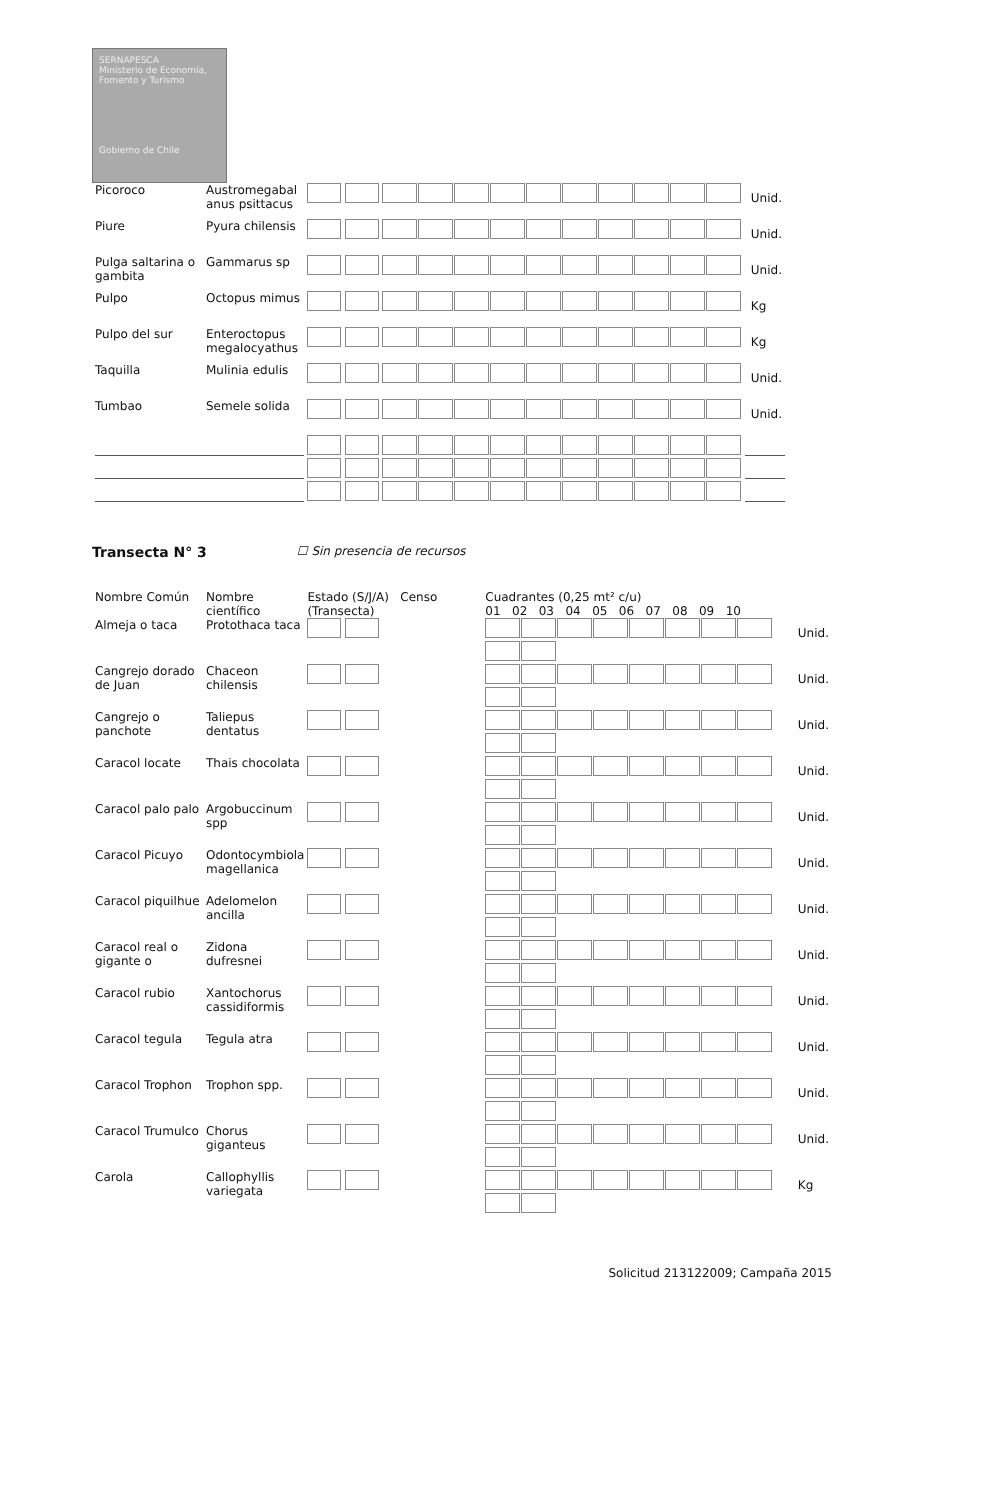SERNAPESCA
Ministerio de Economía, Fomento y Turismo
Gobierno de Chile
| Picoroco | Austromegabal anus psittacus | | | Unid. |
| Piure | Pyura chilensis | | | Unid. |
| Pulga saltarina o gambita | Gammarus sp | | | Unid. |
| Pulpo | Octopus mimus | | | Kg |
| Pulpo del sur | Enteroctopus megalocyathus | | | Kg |
| Taquilla | Mulinia edulis | | | Unid. |
| Tumbao | Semele solida | | | Unid. |
Transecta N° 3 ☐ Sin presencia de recursos
| Nombre Común | Nombre científico | Estado (S/J/A) Censo (Transecta) | Cuadrantes (0,25 mt² c/u) 01 02 03 04 05 06 07 08 09 10 | |
| --- | --- | --- | --- | --- |
| Almeja o taca | Protothaca taca | | | Unid. |
| Cangrejo dorado de Juan | Chaceon chilensis | | | Unid. |
| Cangrejo o panchote | Taliepus dentatus | | | Unid. |
| Caracol locate | Thais chocolata | | | Unid. |
| Caracol palo palo | Argobuccinum spp | | | Unid. |
| Caracol Picuyo | Odontocymbiola magellanica | | | Unid. |
| Caracol piquilhue | Adelomelon ancilla | | | Unid. |
| Caracol real o gigante o | Zidona dufresnei | | | Unid. |
| Caracol rubio | Xantochorus cassidiformis | | | Unid. |
| Caracol tegula | Tegula atra | | | Unid. |
| Caracol Trophon | Trophon spp. | | | Unid. |
| Caracol Trumulco | Chorus giganteus | | | Unid. |
| Carola | Callophyllis variegata | | | Kg |
Solicitud 213122009; Campaña 2015